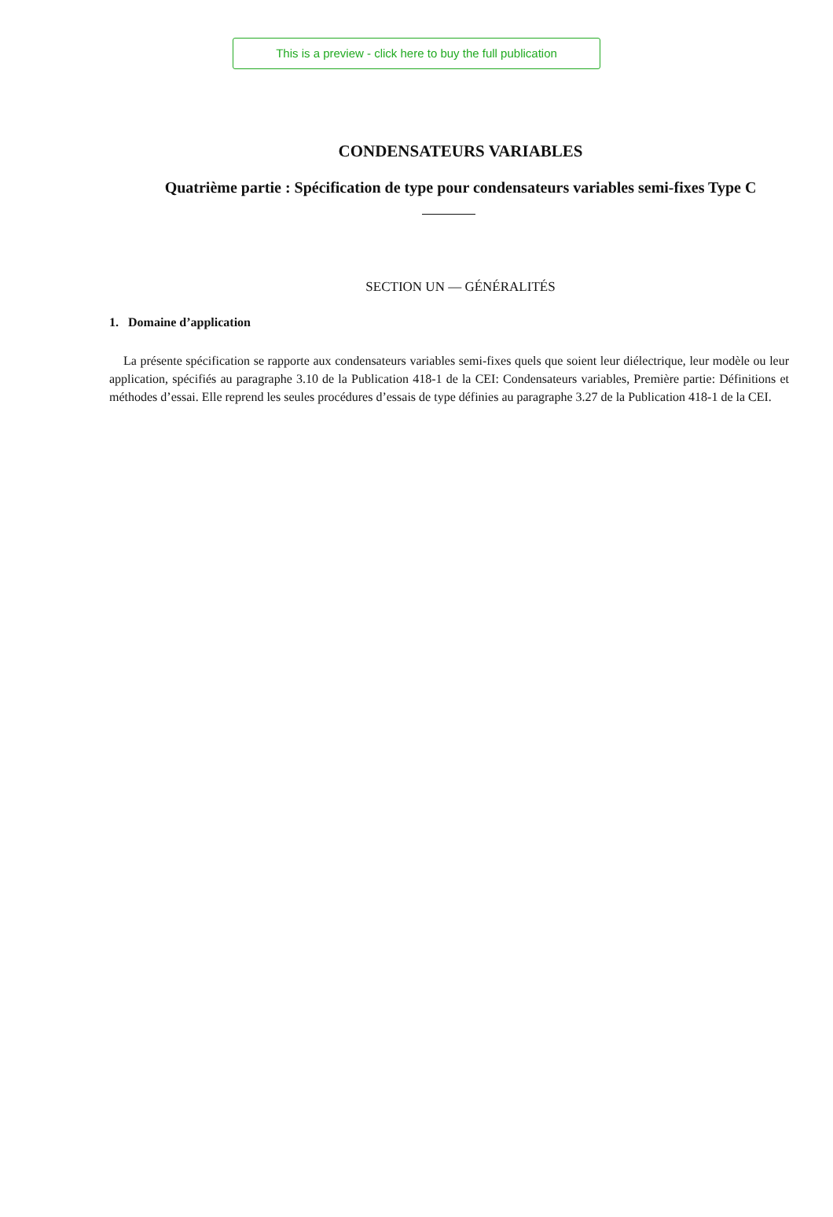This is a preview - click here to buy the full publication
CONDENSATEURS VARIABLES
Quatrième partie : Spécification de type pour condensateurs variables semi-fixes Type C
SECTION UN — GÉNÉRALITÉS
1. Domaine d’application
La présente spécification se rapporte aux condensateurs variables semi-fixes quels que soient leur diélectrique, leur modèle ou leur application, spécifiés au paragraphe 3.10 de la Publication 418-1 de la CEI: Condensateurs variables, Première partie: Définitions et méthodes d’essai. Elle reprend les seules procédures d’essais de type définies au paragraphe 3.27 de la Publication 418-1 de la CEI.